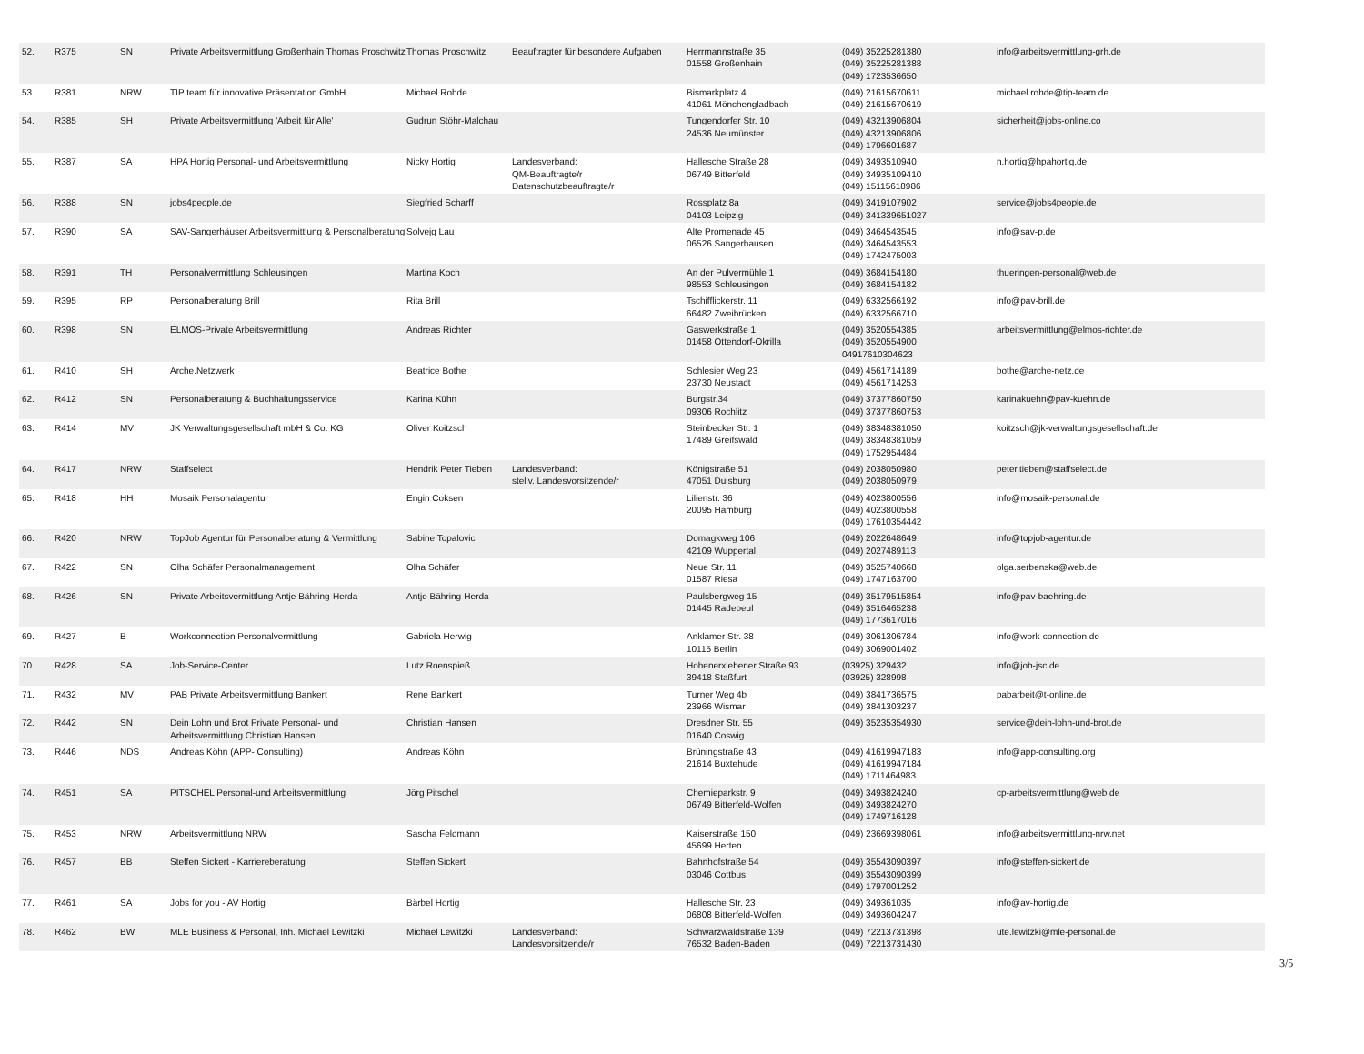| 52. | R375 | SN | Private Arbeitsvermittlung Großenhain Thomas Proschwitz | Thomas Proschwitz | Beauftragter für besondere Aufgaben | Herrmannstraße 35 01558 Großenhain | (049) 35225281380 (049) 35225281388 (049) 1723536650 | info@arbeitsvermittlung-grh.de |
| 53. | R381 | NRW | TIP team für innovative Präsentation GmbH | Michael Rohde | | Bismarkplatz 4 41061 Mönchengladbach | (049) 21615670611 (049) 21615670619 | michael.rohde@tip-team.de |
| 54. | R385 | SH | Private Arbeitsvermittlung 'Arbeit für Alle' | Gudrun Stöhr-Malchau | | Tungendorfer Str. 10 24536 Neumünster | (049) 43213906804 (049) 43213906806 (049) 1796601687 | sicherheit@jobs-online.co |
| 55. | R387 | SA | HPA Hortig Personal- und Arbeitsvermittlung | Nicky Hortig | Landesverband: QM-Beauftragte/r Datenschutzbeauftragte/r | Hallesche Straße 28 06749 Bitterfeld | (049) 3493510940 (049) 34935109410 (049) 15115618986 | n.hortig@hpahortig.de |
| 56. | R388 | SN | jobs4people.de | Siegfried Scharff | | Rossplatz 8a 04103 Leipzig | (049) 3419107902 (049) 341339651027 | service@jobs4people.de |
| 57. | R390 | SA | SAV-Sangerhäuser Arbeitsvermittlung & Personalberatung | Solvejg Lau | | Alte Promenade 45 06526 Sangerhausen | (049) 3464543545 (049) 3464543553 (049) 1742475003 | info@sav-p.de |
| 58. | R391 | TH | Personalvermittlung Schleusingen | Martina Koch | | An der Pulvermühle 1 98553 Schleusingen | (049) 3684154180 (049) 3684154182 | thueringen-personal@web.de |
| 59. | R395 | RP | Personalberatung Brill | Rita Brill | | Tschifflickerstr. 11 66482 Zweibrücken | (049) 6332566192 (049) 6332566710 | info@pav-brill.de |
| 60. | R398 | SN | ELMOS-Private Arbeitsvermittlung | Andreas Richter | | Gaswerkstraße 1 01458 Ottendorf-Okrilla | (049) 3520554385 (049) 3520554900 04917610304623 | arbeitsvermittlung@elmos-richter.de |
| 61. | R410 | SH | Arche.Netzwerk | Beatrice Bothe | | Schlesier Weg 23 23730 Neustadt | (049) 4561714189 (049) 4561714253 | bothe@arche-netz.de |
| 62. | R412 | SN | Personalberatung & Buchhaltungsservice | Karina Kühn | | Burgstr.34 09306 Rochlitz | (049) 37377860750 (049) 37377860753 | karinakuehn@pav-kuehn.de |
| 63. | R414 | MV | JK Verwaltungsgesellschaft mbH & Co. KG | Oliver Koitzsch | | Steinbecker Str. 1 17489 Greifswald | (049) 38348381050 (049) 38348381059 (049) 1752954484 | koitzsch@jk-verwaltungsgesellschaft.de |
| 64. | R417 | NRW | Staffselect | Hendrik Peter Tieben | Landesverband: stellv. Landesvorsitzende/r | Königstraße 51 47051 Duisburg | (049) 2038050980 (049) 2038050979 | peter.tieben@staffselect.de |
| 65. | R418 | HH | Mosaik Personalagentur | Engin Coksen | | Lilienstr. 36 20095 Hamburg | (049) 4023800556 (049) 4023800558 (049) 17610354442 | info@mosaik-personal.de |
| 66. | R420 | NRW | TopJob Agentur für Personalberatung & Vermittlung | Sabine Topalovic | | Domagkweg 106 42109 Wuppertal | (049) 2022648649 (049) 2027489113 | info@topjob-agentur.de |
| 67. | R422 | SN | Olha Schäfer Personalmanagement | Olha Schäfer | | Neue Str. 11 01587 Riesa | (049) 3525740668 (049) 1747163700 | olga.serbenska@web.de |
| 68. | R426 | SN | Private Arbeitsvermittlung Antje Bähring-Herda | Antje Bähring-Herda | | Paulsbergweg 15 01445 Radebeul | (049) 35179515854 (049) 3516465238 (049) 1773617016 | info@pav-baehring.de |
| 69. | R427 | B | Workconnection Personalvermittlung | Gabriela Herwig | | Anklamer Str. 38 10115 Berlin | (049) 3061306784 (049) 3069001402 | info@work-connection.de |
| 70. | R428 | SA | Job-Service-Center | Lutz Roenspieß | | Hohenerxlebener Straße 93 39418 Staßfurt | (03925) 329432 (03925) 328998 | info@job-jsc.de |
| 71. | R432 | MV | PAB Private Arbeitsvermittlung Bankert | Rene Bankert | | Turner Weg 4b 23966 Wismar | (049) 3841736575 (049) 3841303237 | pabarbeit@t-online.de |
| 72. | R442 | SN | Dein Lohn und Brot Private Personal- und Arbeitsvermittlung Christian Hansen | Christian Hansen | | Dresdner Str. 55 01640 Coswig | (049) 35235354930 | service@dein-lohn-und-brot.de |
| 73. | R446 | NDS | Andreas Köhn (APP- Consulting) | Andreas Köhn | | Brüningstraße 43 21614 Buxtehude | (049) 41619947183 (049) 41619947184 (049) 1711464983 | info@app-consulting.org |
| 74. | R451 | SA | PITSCHEL Personal-und Arbeitsvermittlung | Jörg Pitschel | | Chemieparkstr. 9 06749 Bitterfeld-Wolfen | (049) 3493824240 (049) 3493824270 (049) 1749716128 | cp-arbeitsvermittlung@web.de |
| 75. | R453 | NRW | Arbeitsvermittlung NRW | Sascha Feldmann | | Kaiserstraße 150 45699 Herten | (049) 23669398061 | info@arbeitsvermittlung-nrw.net |
| 76. | R457 | BB | Steffen Sickert - Karriereberatung | Steffen Sickert | | Bahnhofstraße 54 03046 Cottbus | (049) 35543090397 (049) 35543090399 (049) 1797001252 | info@steffen-sickert.de |
| 77. | R461 | SA | Jobs for you - AV Hortig | Bärbel Hortig | | Hallesche Str. 23 06808 Bitterfeld-Wolfen | (049) 349361035 (049) 3493604247 | info@av-hortig.de |
| 78. | R462 | BW | MLE Business & Personal, Inh. Michael Lewitzki | Michael Lewitzki | Landesverband: Landesvorsitzende/r | Schwarzwaldstraße 139 76532 Baden-Baden | (049) 72213731398 (049) 72213731430 | ute.lewitzki@mle-personal.de |
3/5